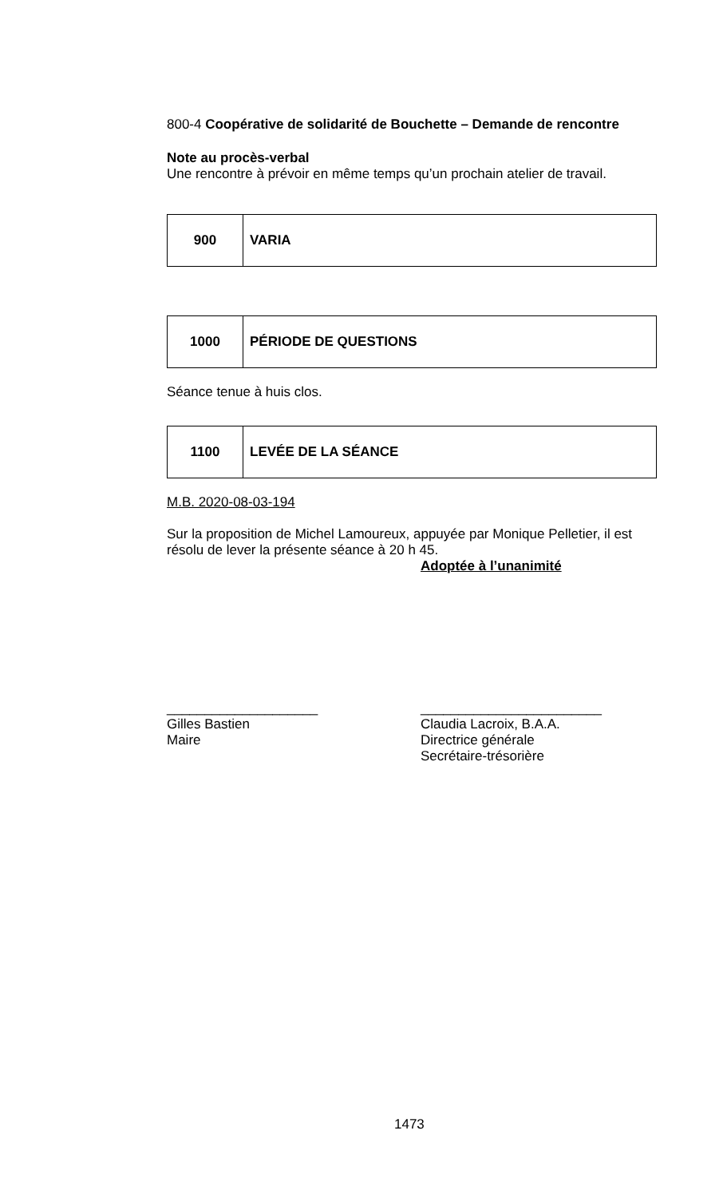800-4 Coopérative de solidarité de Bouchette – Demande de rencontre
Note au procès-verbal
Une rencontre à prévoir en même temps qu’un prochain atelier de travail.
| 900 | VARIA |
| 1000 | PÉRIODE DE QUESTIONS |
Séance tenue à huis clos.
| 1100 | LEVÉE DE LA SÉANCE |
M.B. 2020-08-03-194
Sur la proposition de Michel Lamoureux, appuyée par Monique Pelletier, il est résolu de lever la présente séance à 20 h 45.
Adoptée à l’unanimité
____________________
Gilles Bastien
Maire
________________________
Claudia Lacroix, B.A.A.
Directrice générale
Secrétaire-trésorière
1473